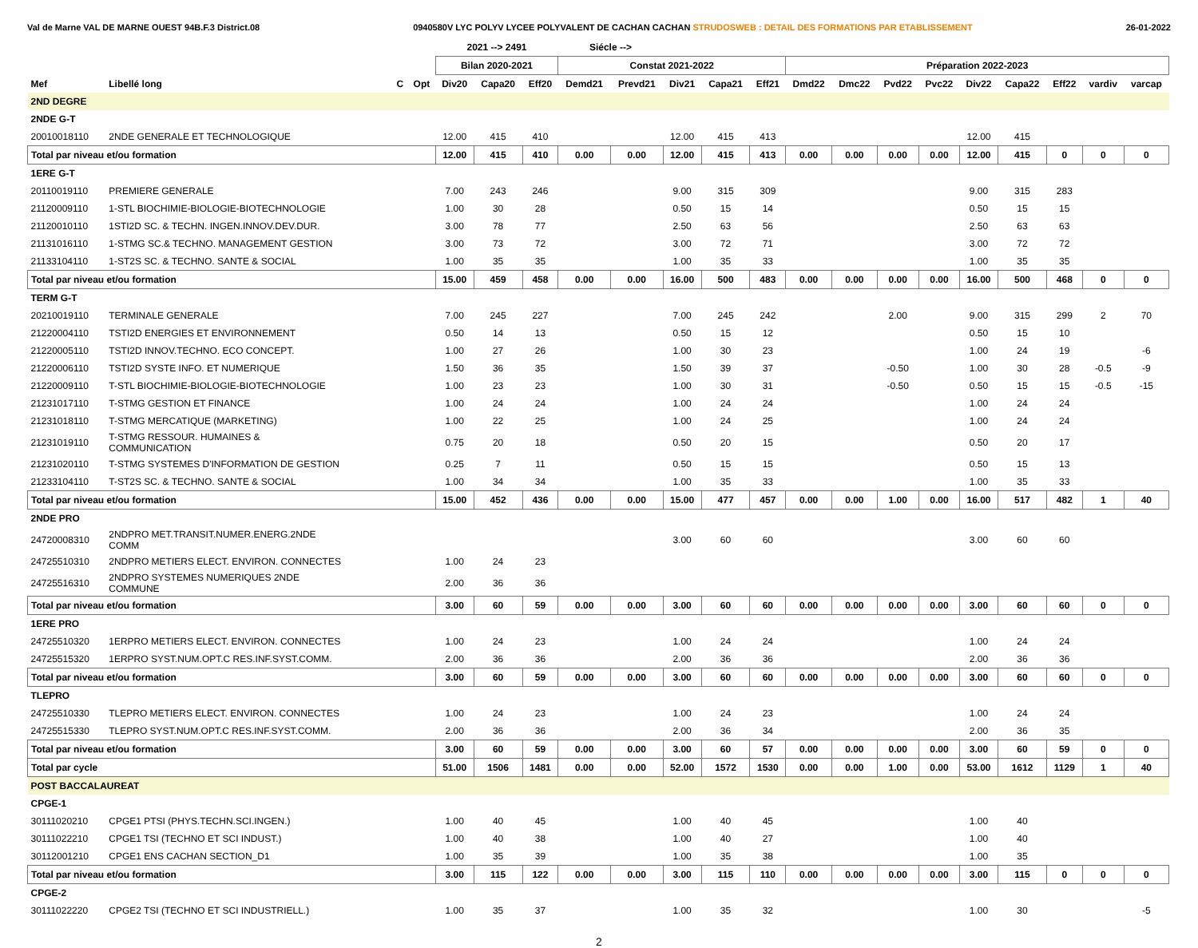Val de Marne VAL DE MARNE OUEST 94B.F.3 District.08 0940580V LYC POLYV LYCEE POLYVALENT DE CACHAN CACHAN STRUDOSWEB : DETAIL DES FORMATIONS PAR ETABLISSEMENT 26-01-2022
| | | | | 2021 --> 2491 | | | Siécle --> | | | | | | | | | | | | | |
| --- | --- | --- | --- | --- | --- | --- | --- | --- | --- | --- | --- | --- | --- | --- | --- | --- | --- | --- | --- | --- |
| | | | | Bilan 2020-2021 | | | Constat 2021-2022 | | | | | Préparation 2022-2023 | | | | | | | | |
| Mef | Libellé long | C | Opt | Div20 | Capa20 | Eff20 | Demd21 | Prevd21 | Div21 | Capa21 | Eff21 | Dmd22 | Dmc22 | Pvd22 | Pvc22 | Div22 | Capa22 | Eff22 | vardiv | varcap |
| 2ND DEGRE | | | | | | | | | | | | | | | | | | | | |
| 2NDE G-T | | | | | | | | | | | | | | | | | | | | |
| 20010018110 | 2NDE GENERALE ET TECHNOLOGIQUE | | | 12.00 | 415 | 410 | | | 12.00 | 415 | 413 | | | | | 12.00 | 415 | | | |
| Total par niveau et/ou formation | | | | 12.00 | 415 | 410 | 0.00 | 0.00 | 12.00 | 415 | 413 | 0.00 | 0.00 | 0.00 | 0.00 | 12.00 | 415 | 0 | 0 | 0 |
| 1ERE G-T | | | | | | | | | | | | | | | | | | | | |
| 20110019110 | PREMIERE GENERALE | | | 7.00 | 243 | 246 | | | 9.00 | 315 | 309 | | | | | 9.00 | 315 | 283 | | |
| 21120009110 | 1-STL BIOCHIMIE-BIOLOGIE-BIOTECHNOLOGIE | | | 1.00 | 30 | 28 | | | 0.50 | 15 | 14 | | | | | 0.50 | 15 | 15 | | |
| 21120010110 | 1STI2D SC. & TECHN. INGEN.INNOV.DEV.DUR. | | | 3.00 | 78 | 77 | | | 2.50 | 63 | 56 | | | | | 2.50 | 63 | 63 | | |
| 21131016110 | 1-STMG SC.& TECHNO. MANAGEMENT GESTION | | | 3.00 | 73 | 72 | | | 3.00 | 72 | 71 | | | | | 3.00 | 72 | 72 | | |
| 21133104110 | 1-ST2S SC. & TECHNO. SANTE & SOCIAL | | | 1.00 | 35 | 35 | | | 1.00 | 35 | 33 | | | | | 1.00 | 35 | 35 | | |
| Total par niveau et/ou formation | | | | 15.00 | 459 | 458 | 0.00 | 0.00 | 16.00 | 500 | 483 | 0.00 | 0.00 | 0.00 | 0.00 | 16.00 | 500 | 468 | 0 | 0 |
| TERM G-T | | | | | | | | | | | | | | | | | | | | |
| 20210019110 | TERMINALE GENERALE | | | 7.00 | 245 | 227 | | | 7.00 | 245 | 242 | | | 2.00 | | 9.00 | 315 | 299 | 2 | 70 |
| 21220004110 | TSTI2D ENERGIES ET ENVIRONNEMENT | | | 0.50 | 14 | 13 | | | 0.50 | 15 | 12 | | | | | 0.50 | 15 | 10 | | |
| 21220005110 | TSTI2D INNOV.TECHNO. ECO CONCEPT. | | | 1.00 | 27 | 26 | | | 1.00 | 30 | 23 | | | | | 1.00 | 24 | 19 | | -6 |
| 21220006110 | TSTI2D SYSTE INFO. ET NUMERIQUE | | | 1.50 | 36 | 35 | | | 1.50 | 39 | 37 | | | -0.50 | | 1.00 | 30 | 28 | -0.5 | -9 |
| 21220009110 | T-STL BIOCHIMIE-BIOLOGIE-BIOTECHNOLOGIE | | | 1.00 | 23 | 23 | | | 1.00 | 30 | 31 | | | -0.50 | | 0.50 | 15 | 15 | -0.5 | -15 |
| 21231017110 | T-STMG GESTION ET FINANCE | | | 1.00 | 24 | 24 | | | 1.00 | 24 | 24 | | | | | 1.00 | 24 | 24 | | |
| 21231018110 | T-STMG MERCATIQUE (MARKETING) | | | 1.00 | 22 | 25 | | | 1.00 | 24 | 25 | | | | | 1.00 | 24 | 24 | | |
| 21231019110 | T-STMG RESSOUR. HUMAINES & COMMUNICATION | | | 0.75 | 20 | 18 | | | 0.50 | 20 | 15 | | | | | 0.50 | 20 | 17 | | |
| 21231020110 | T-STMG SYSTEMES D'INFORMATION DE GESTION | | | 0.25 | 7 | 11 | | | 0.50 | 15 | 15 | | | | | 0.50 | 15 | 13 | | |
| 21233104110 | T-ST2S SC. & TECHNO. SANTE & SOCIAL | | | 1.00 | 34 | 34 | | | 1.00 | 35 | 33 | | | | | 1.00 | 35 | 33 | | |
| Total par niveau et/ou formation | | | | 15.00 | 452 | 436 | 0.00 | 0.00 | 15.00 | 477 | 457 | 0.00 | 0.00 | 1.00 | 0.00 | 16.00 | 517 | 482 | 1 | 40 |
| 2NDE PRO | | | | | | | | | | | | | | | | | | | | |
| 24720008310 | 2NDPRO MET.TRANSIT.NUMER.ENERG.2NDE COMM | | | | | | | | 3.00 | 60 | 60 | | | | | 3.00 | 60 | 60 | | |
| 24725510310 | 2NDPRO METIERS ELECT. ENVIRON. CONNECTES | | | 1.00 | 24 | 23 | | | | | | | | | | | | | | |
| 24725516310 | 2NDPRO SYSTEMES NUMERIQUES 2NDE COMMUNE | | | 2.00 | 36 | 36 | | | | | | | | | | | | | | |
| Total par niveau et/ou formation | | | | 3.00 | 60 | 59 | 0.00 | 0.00 | 3.00 | 60 | 60 | 0.00 | 0.00 | 0.00 | 0.00 | 3.00 | 60 | 60 | 0 | 0 |
| 1ERE PRO | | | | | | | | | | | | | | | | | | | | |
| 24725510320 | 1ERPRO METIERS ELECT. ENVIRON. CONNECTES | | | 1.00 | 24 | 23 | | | 1.00 | 24 | 24 | | | | | 1.00 | 24 | 24 | | |
| 24725515320 | 1ERPRO SYST.NUM.OPT.C RES.INF.SYST.COMM. | | | 2.00 | 36 | 36 | | | 2.00 | 36 | 36 | | | | | 2.00 | 36 | 36 | | |
| Total par niveau et/ou formation | | | | 3.00 | 60 | 59 | 0.00 | 0.00 | 3.00 | 60 | 60 | 0.00 | 0.00 | 0.00 | 0.00 | 3.00 | 60 | 60 | 0 | 0 |
| TLEPRO | | | | | | | | | | | | | | | | | | | | |
| 24725510330 | TLEPRO METIERS ELECT. ENVIRON. CONNECTES | | | 1.00 | 24 | 23 | | | 1.00 | 24 | 23 | | | | | 1.00 | 24 | 24 | | |
| 24725515330 | TLEPRO SYST.NUM.OPT.C RES.INF.SYST.COMM. | | | 2.00 | 36 | 36 | | | 2.00 | 36 | 34 | | | | | 2.00 | 36 | 35 | | |
| Total par niveau et/ou formation | | | | 3.00 | 60 | 59 | 0.00 | 0.00 | 3.00 | 60 | 57 | 0.00 | 0.00 | 0.00 | 0.00 | 3.00 | 60 | 59 | 0 | 0 |
| Total par cycle | | | | 51.00 | 1506 | 1481 | 0.00 | 0.00 | 52.00 | 1572 | 1530 | 0.00 | 0.00 | 1.00 | 0.00 | 53.00 | 1612 | 1129 | 1 | 40 |
| POST BACCALAUREAT | | | | | | | | | | | | | | | | | | | | |
| CPGE-1 | | | | | | | | | | | | | | | | | | | | |
| 30111020210 | CPGE1 PTSI (PHYS.TECHN.SCI.INGEN.) | | | 1.00 | 40 | 45 | | | 1.00 | 40 | 45 | | | | | 1.00 | 40 | | | |
| 30111022210 | CPGE1 TSI (TECHNO ET SCI INDUST.) | | | 1.00 | 40 | 38 | | | 1.00 | 40 | 27 | | | | | 1.00 | 40 | | | |
| 30112001210 | CPGE1 ENS CACHAN SECTION_D1 | | | 1.00 | 35 | 39 | | | 1.00 | 35 | 38 | | | | | 1.00 | 35 | | | |
| Total par niveau et/ou formation | | | | 3.00 | 115 | 122 | 0.00 | 0.00 | 3.00 | 115 | 110 | 0.00 | 0.00 | 0.00 | 0.00 | 3.00 | 115 | 0 | 0 | 0 |
| CPGE-2 | | | | | | | | | | | | | | | | | | | | |
| 30111022220 | CPGE2 TSI (TECHNO ET SCI INDUSTRIELL.) | | | 1.00 | 35 | 37 | | | 1.00 | 35 | 32 | | | | | 1.00 | 30 | | | -5 |
2